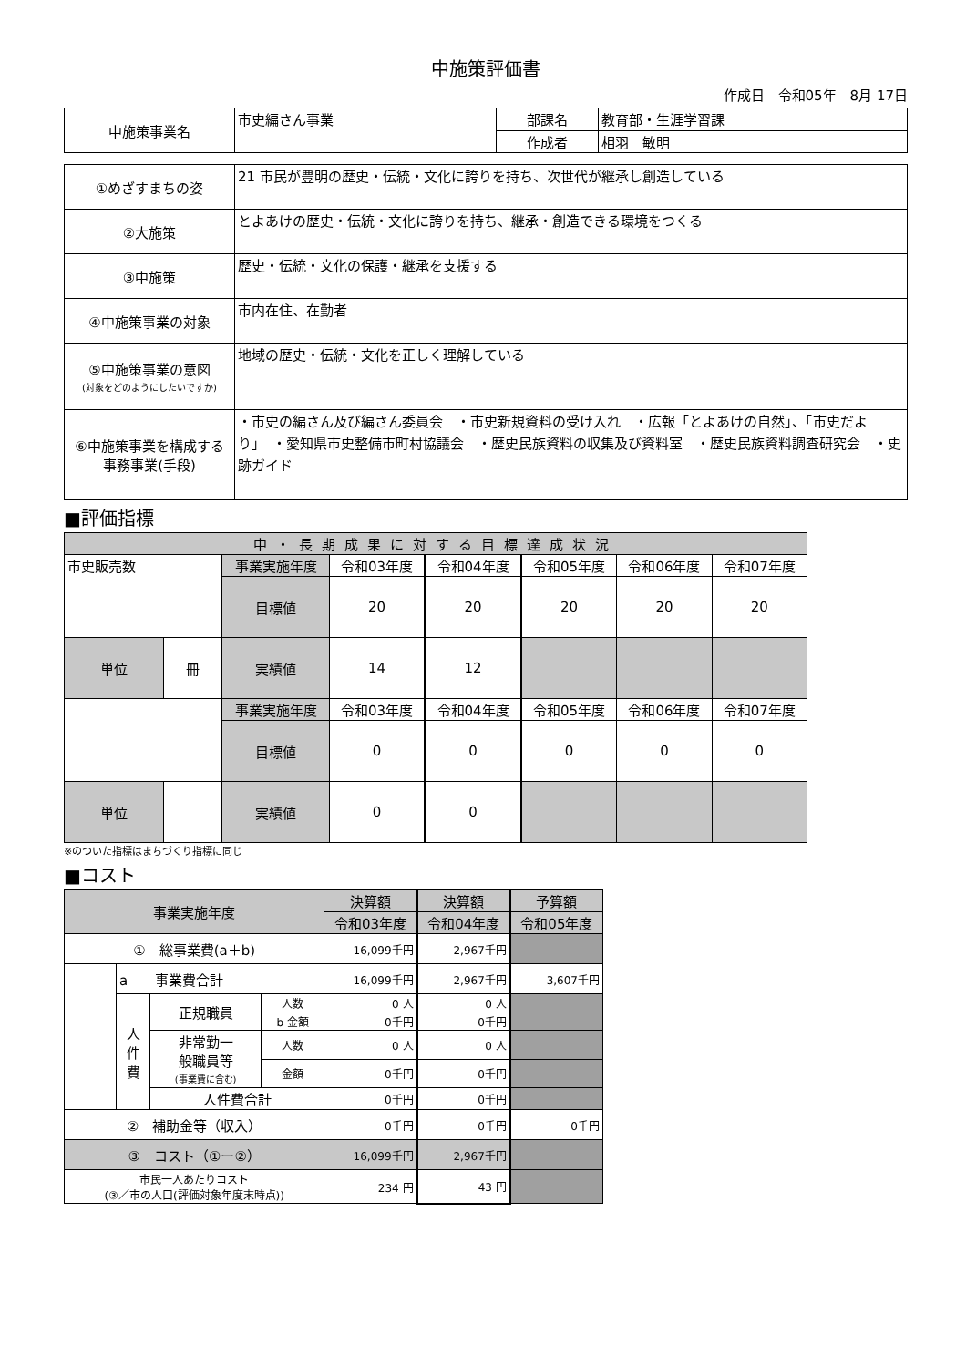中施策評価書
作成日　令和05年　8月 17日
| 中施策事業名 | 市史編さん事業 | 部課名 | 教育部・生涯学習課 |
| | | 作成者 | 相羽 敏明 |
| ①めざすまちの姿 | 21 市民が豊明の歴史・伝統・文化に誇りを持ち、次世代が継承し創造している |
| ②大施策 | とよあけの歴史・伝統・文化に誇りを持ち、継承・創造できる環境をつくる |
| ③中施策 | 歴史・伝統・文化の保護・継承を支援する |
| ④中施策事業の対象 | 市内在住、在勤者 |
| ⑤中施策事業の意図 (対象をどのようにしたいですか) | 地域の歴史・伝統・文化を正しく理解している |
| ⑥中施策事業を構成する 事務事業(手段) | ・市史の編さん及び編さん委員会 ・市史新規資料の受け入れ ・広報「とよあけの自然」、「市史だより」 ・愛知県市史整備市町村協議会 ・歴史民族資料の収集及び資料室 ・歴史民族資料調査研究会 ・史跡ガイド |
■評価指標
| 中・長期成果に対する目標達成状況 | | | | | | | |
| 市史販売数 | | 事業実施年度 | 令和03年度 | 令和04年度 | 令和05年度 | 令和06年度 | 令和07年度 |
| | | 目標値 | 20 | 20 | 20 | 20 | 20 |
| | | 実績値 | 14 | 12 | | | |
| 単位 | 冊 | | | | | | |
| | | 事業実施年度 | 令和03年度 | 令和04年度 | 令和05年度 | 令和06年度 | 令和07年度 |
| | | 目標値 | 0 | 0 | 0 | 0 | 0 |
| | | 実績値 | 0 | 0 | | | |
| 単位 | | | | | | | |
※のついた指標はまちづくり指標に同じ
■コスト
| 事業実施年度 | | | | 決算額 | 決算額 | 予算額 |
| | | | | 令和03年度 | 令和04年度 | 令和05年度 |
| ① 総事業費(a＋b) | | | | 16,099千円 | 2,967千円 | |
| | a 事業費合計 | | | 16,099千円 | 2,967千円 | 3,607千円 |
| | 人 件 費 | 正規職員 | 人数 | 0 人 | 0 人 | |
| | | | b 金額 | 0千円 | 0千円 | |
| | | 非常勤一 般職員等 (事業費に含む) | 人数 | 0 人 | 0 人 | |
| | | | 金額 | 0千円 | 0千円 | |
| | | 人件費合計 | | 0千円 | 0千円 | |
| ② 補助金等（収入） | | | | 0千円 | 0千円 | 0千円 |
| ③ コスト（①ー②） | | | | 16,099千円 | 2,967千円 | |
| 市民一人あたりコスト (③／市の人口(評価対象年度末時点)) | | | | 234 円 | 43 円 | |